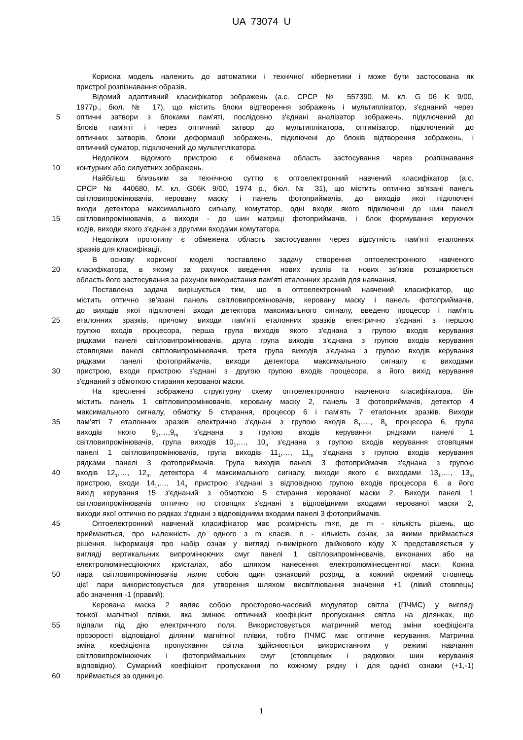UA 73074 U
Корисна модель належить до автоматики і технічної кібернетики і може бути застосована як
пристрої розпізнавання образів.
Відомий адаптивний класифікатор зображень (а.с. СРСР № 557390, М. кл. G 06 K 9/00,
1977р., бюл. № 17), що містить блоки відтворення зображень і мультиплікатор, з'єднаний через
5 оптичні затвори з блоками пам'яті, послідовно з'єднані аналізатор зображень, підключений до
блоків пам'яті і через оптичний затвор до мультиплікатора, оптимізатор, підключений до
оптичних затворів, блоки деформації зображень, підключені до блоків відтворення зображень, і
оптичний суматор, підключений до мультиплікатора.
Недоліком відомого пристрою є обмежена область застосування через розпізнавання
10 контурних або силуетних зображень.
Найбільш близьким за технічною суттю є оптоелектронний навчений класифікатор (а.с.
СРСР № 440680, М. кл. G06K 9/00, 1974 р., бюл. № 31), що містить оптично зв'язані панель
світловипромінювачів, керовану маску і панель фотоприймачів, до виходів якої підключені
входи детектора максимального сигналу, комутатор, одні входи якого підключені до шин панелі
15 світловипромінювачів, а виходи - до шин матриці фотоприймачів, і блок формування керуючих
кодів, виходи якого з'єднані з другими входами комутатора.
Недоліком прототипу є обмежена область застосування через відсутність пам'яті еталонних
зразків для класифікації.
В основу корисної моделі поставлено задачу створення оптоелектронного навченого
20 класифікатора, в якому за рахунок введення нових вузлів та нових зв'язків розширюється
область його застосування за рахунок використання пам'яті еталонних зразків для навчання.
Поставлена задача вирішується тим, що в оптоелектронний навчений класифікатор, що
містить оптично зв'язані панель світловипромінювачів, керовану маску і панель фотоприймачів,
до виходів якої підключені входи детектора максимального сигналу, введено процесор і пам'ять
25 еталонних зразків, причому виходи пам'яті еталонних зразків електрично з'єднані з першою
групою входів процесора, перша група виходів якого з'єднана з групою входів керування
рядками панелі світловипромінювачів, друга група виходів з'єднана з групою входів керування
стовпцями панелі світловипромінювачів, третя група виходів з'єднана з групою входів керування
рядками панелі фотоприймачів, виходи детектора максимального сигналу є виходами
30 пристрою, входи пристрою з'єднані з другою групою входів процесора, а його вихід керування
з'єднаний з обмоткою стирання керованої маски.
На кресленні зображено структурну схему оптоелектронного навченого класифікатора. Він
містить панель 1 світловипромінювачів, керовану маску 2, панель 3 фотоприймачів, детектор 4
максимального сигналу, обмотку 5 стирання, процесор 6 і пам'ять 7 еталонних зразків. Виходи
35 пам'яті 7 еталонних зразків електрично з'єднані з групою входів 8<sub>1</sub>,…, 8<sub>k</sub> процесора 6, група
виходів якого 9<sub>1</sub>,…,9<sub>m</sub> з'єднана з групою входів керування рядками панелі 1
світловипромінювачів, група виходів 10<sub>1</sub>,…, 10<sub>n</sub> з'єднана з групою входів керування стовпцями
панелі 1 світловипромінювачів, група виходів 11<sub>1</sub>,…, 11<sub>m</sub> з'єднана з групою входів керування
рядками панелі 3 фотоприймачів. Група виходів панелі 3 фотоприймачів з'єднана з групою
40 входів 12<sub>1</sub>,…, 12<sub>m</sub> детектора 4 максимального сигналу, виходи якого є виходами 13<sub>1</sub>,…, 13<sub>m</sub>
пристрою, входи 14<sub>1</sub>,…, 14<sub>n</sub> пристрою з'єднані з відповідною групою входів процесора 6, а його
вихід керування 15 з'єднаний з обмоткою 5 стирання керованої маски 2. Виходи панелі 1
світловипромінювачів оптично по стовпцях з'єднані з відповідними входами керованої маски 2,
виходи якої оптично по рядках з'єднані з відповідними входами панелі 3 фотоприймачів.
45 Оптоелектронний навчений класифікатор має розмірність m×n, де m - кількість рішень, що
приймаються, про належність до одного з m класів, n - кількість ознак, за якими приймається
рішення. Інформація про набір ознак у вигляді n-вимірного двійкового коду X представляється у
вигляді вертикальних випромінюючих смуг панелі 1 світловипромінювачів, виконаних або на
електролюмінесціюючих кристалах, або шляхом нанесення електролюмінесцентної маси. Кожна
50 пара світловипромінювачів являє собою один ознаковий розряд, а кожний окремий стовпець
цієї пари використовується для утворення шляхом висвітлювання значення +1 (лівий стовпець)
або значення -1 (правий).
Керована маска 2 являє собою просторово-часовий модулятор світла (ПЧМС) у вигляді
тонкої магнітної плівки, яка змінює оптичний коефіцієнт пропускання світла на ділянках, що
55 підпали під дію електричного поля. Використовується матричний метод зміни коефіцієнта
прозорості відповідної ділянки магнітної плівки, тобто ПЧМС має оптичне керування. Матрична
зміна коефіцієнта пропускання світла здійснюється використанням у режимі навчання
світловипромінюючих і фотоприймальних смуг (стовпцевих і рядкових шин керування
відповідно). Сумарний коефіцієнт пропускання по кожному рядку і для однієї ознаки (+1,-1)
60 приймається за одиницю.
1